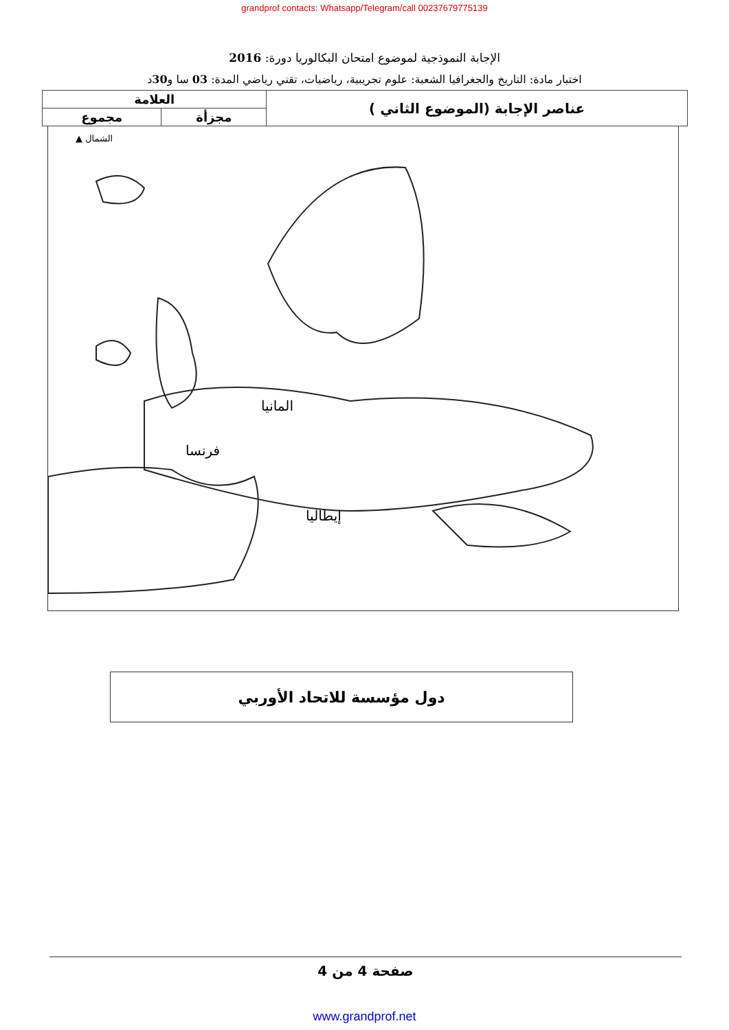grandprof contacts: Whatsapp/Telegram/call 00237679775139
الإجابة النموذجية لموضوع امتحان البكالوريا دورة: 2016
اختبار مادة: التاريخ والجغرافيا الشعبة: علوم تجريبية، رياضيات، تقني رياضي المدة: 03 سا و30د
| عناصر الإجابة (الموضوع الثاني ) | العلامة | |
| --- | --- | --- |
| | مجزأة | مجموع |
▲ الشمال
المانيا
فرنسا
إيطاليا
دول مؤسسة للاتحاد الأوربي
صفحة 4 من 4
www.grandprof.net